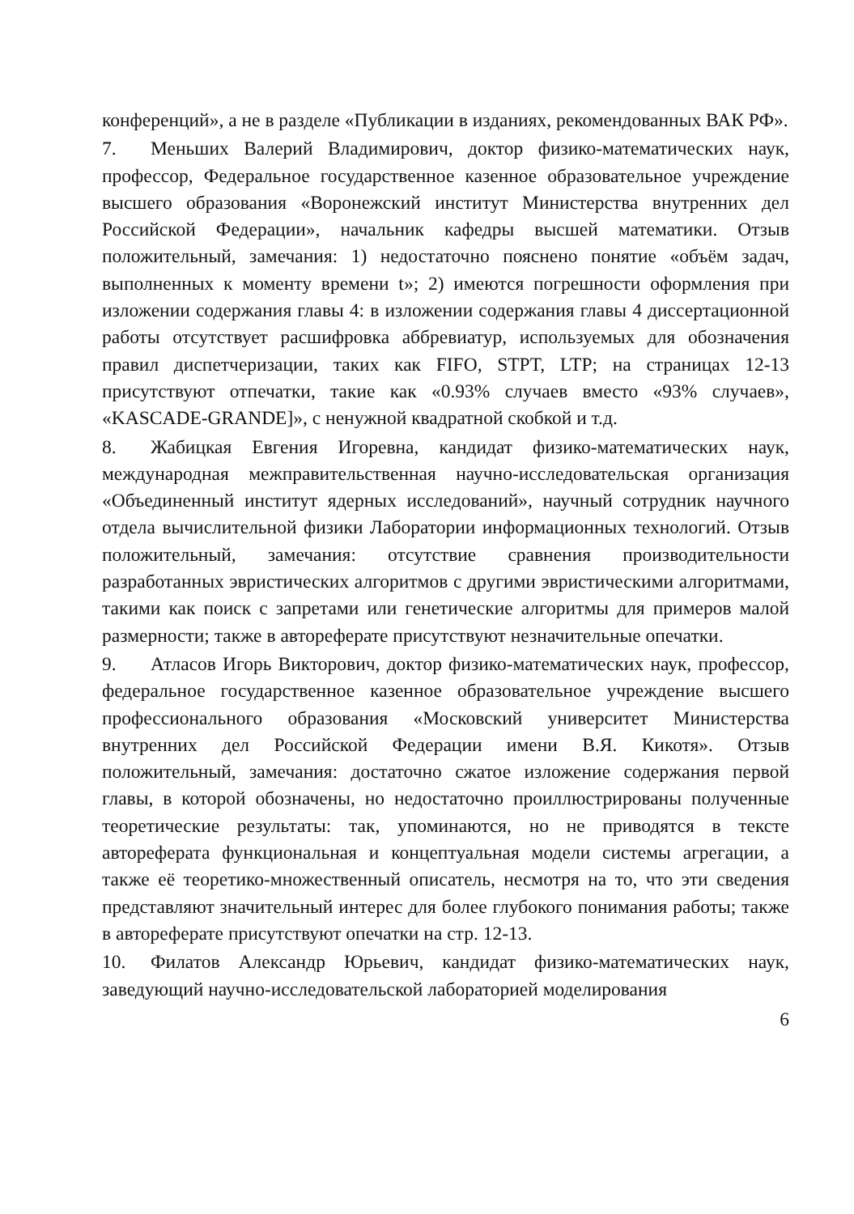конференций», а не в разделе «Публикации в изданиях, рекомендованных ВАК РФ».
7. Меньших Валерий Владимирович, доктор физико-математических наук, профессор, Федеральное государственное казенное образовательное учреждение высшего образования «Воронежский институт Министерства внутренних дел Российской Федерации», начальник кафедры высшей математики. Отзыв положительный, замечания: 1) недостаточно пояснено понятие «объём задач, выполненных к моменту времени t»; 2) имеются погрешности оформления при изложении содержания главы 4: в изложении содержания главы 4 диссертационной работы отсутствует расшифровка аббревиатур, используемых для обозначения правил диспетчеризации, таких как FIFO, STPT, LTP; на страницах 12-13 присутствуют отпечатки, такие как «0.93% случаев вместо «93% случаев», «KASCADE-GRANDE]», с ненужной квадратной скобкой и т.д.
8. Жабицкая Евгения Игоревна, кандидат физико-математических наук, международная межправительственная научно-исследовательская организация «Объединенный институт ядерных исследований», научный сотрудник научного отдела вычислительной физики Лаборатории информационных технологий. Отзыв положительный, замечания: отсутствие сравнения производительности разработанных эвристических алгоритмов с другими эвристическими алгоритмами, такими как поиск с запретами или генетические алгоритмы для примеров малой размерности; также в автореферате присутствуют незначительные опечатки.
9. Атласов Игорь Викторович, доктор физико-математических наук, профессор, федеральное государственное казенное образовательное учреждение высшего профессионального образования «Московский университет Министерства внутренних дел Российской Федерации имени В.Я. Кикотя». Отзыв положительный, замечания: достаточно сжатое изложение содержания первой главы, в которой обозначены, но недостаточно проиллюстрированы полученные теоретические результаты: так, упоминаются, но не приводятся в тексте автореферата функциональная и концептуальная модели системы агрегации, а также её теоретико-множественный описатель, несмотря на то, что эти сведения представляют значительный интерес для более глубокого понимания работы; также в автореферате присутствуют опечатки на стр. 12-13.
10. Филатов Александр Юрьевич, кандидат физико-математических наук, заведующий научно-исследовательской лабораторией моделирования
6